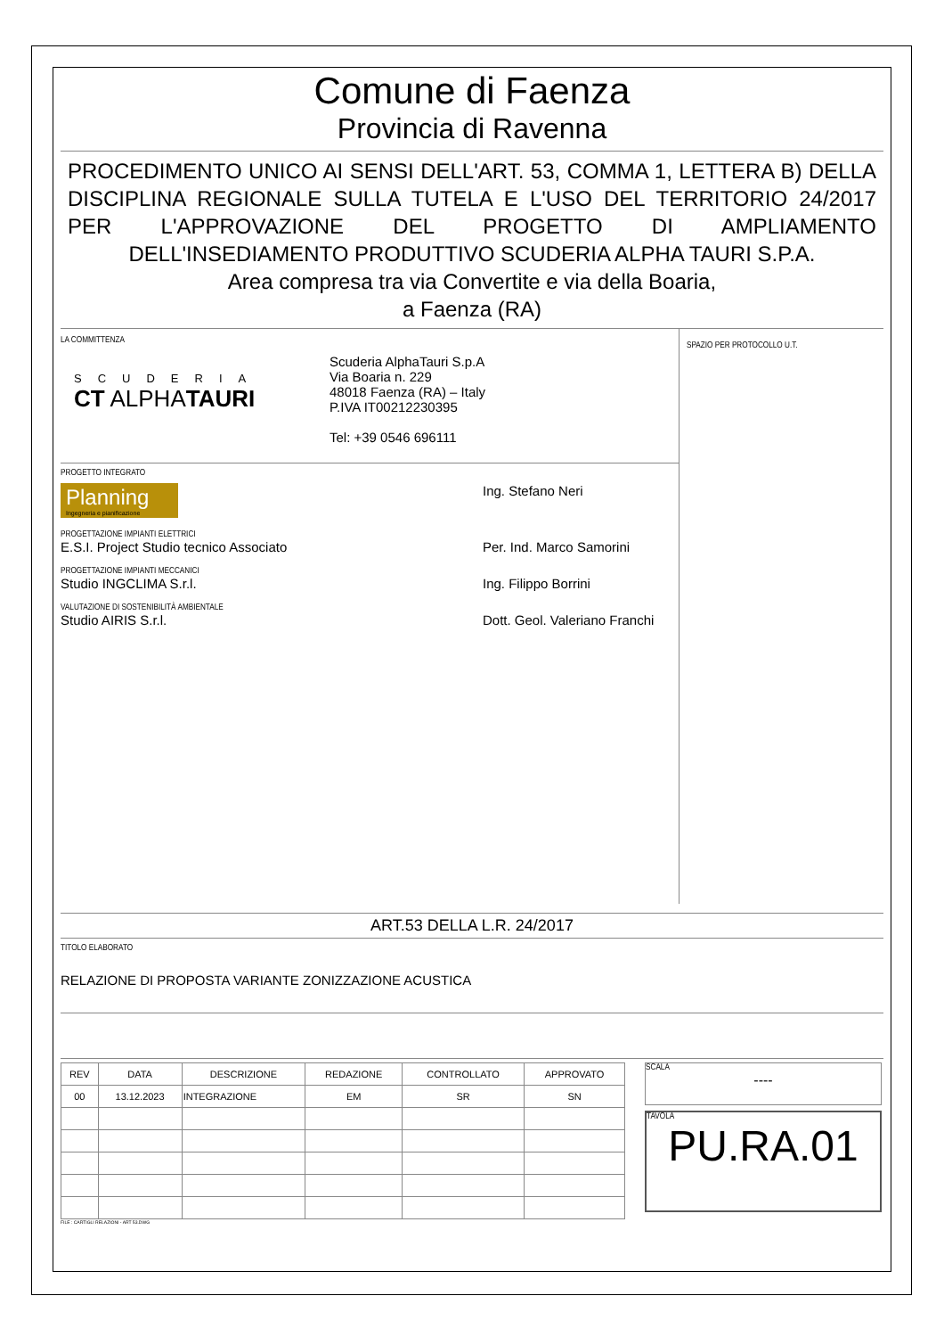Comune di Faenza
Provincia di Ravenna
PROCEDIMENTO UNICO AI SENSI DELL'ART. 53, COMMA 1, LETTERA B) DELLA DISCIPLINA REGIONALE SULLA TUTELA E L'USO DEL TERRITORIO 24/2017 PER L'APPROVAZIONE DEL PROGETTO DI AMPLIAMENTO DELL'INSEDIAMENTO PRODUTTIVO SCUDERIA ALPHA TAURI S.P.A.
Area compresa tra via Convertite e via della Boaria,
a Faenza (RA)
LA COMMITTENZA
SCUDERIA
CT ALPHATAURI
Scuderia AlphaTauri S.p.A
Via Boaria n. 229
48018 Faenza (RA) – Italy
P.IVA IT00212230395
Tel: +39 0546 696111
PROGETTO INTEGRATO
Planning
Ingegneria e pianificazione
Ing. Stefano Neri
PROGETTAZIONE IMPIANTI ELETTRICI
E.S.I. Project Studio tecnico Associato Per. Ind. Marco Samorini
PROGETTAZIONE IMPIANTI MECCANICI
Studio INGCLIMA S.r.l. Ing. Filippo Borrini
VALUTAZIONE DI SOSTENIBILITÀ AMBIENTALE
Studio AIRIS S.r.l. Dott. Geol. Valeriano Franchi
SPAZIO PER PROTOCOLLO U.T.
ART.53 DELLA L.R. 24/2017
TITOLO ELABORATO
RELAZIONE DI PROPOSTA VARIANTE ZONIZZAZIONE ACUSTICA
| REV | DATA | DESCRIZIONE | REDAZIONE | CONTROLLATO | APPROVATO |
| --- | --- | --- | --- | --- | --- |
| 00 | 13.12.2023 | INTEGRAZIONE | EM | SR | SN |
SCALA
----
TAVOLA
PU.RA.01
FILE : CARTIGLI RELAZIONI - ART 53.DWG